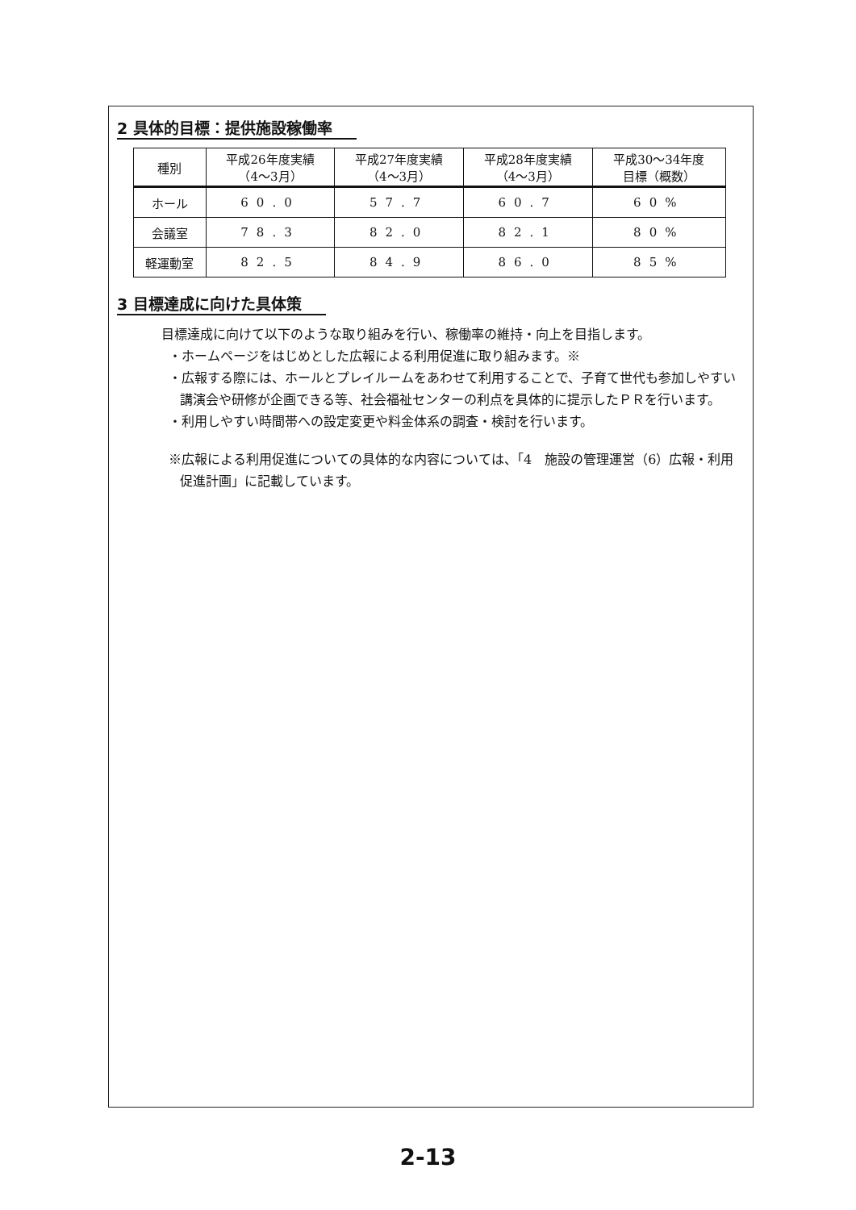2 具体的目標：提供施設稼働率
| 種別 | 平成26年度実績 （4～3月） | 平成27年度実績 （4～3月） | 平成28年度実績 （4～3月） | 平成30～34年度 目標（概数） |
| --- | --- | --- | --- | --- |
| ホール | 60.0 | 57.7 | 60.7 | 60% |
| 会議室 | 78.3 | 82.0 | 82.1 | 80% |
| 軽運動室 | 82.5 | 84.9 | 86.0 | 85% |
3 目標達成に向けた具体策
目標達成に向けて以下のような取り組みを行い、稼働率の維持・向上を目指します。
・ホームページをはじめとした広報による利用促進に取り組みます。※
・広報する際には、ホールとプレイルームをあわせて利用することで、子育て世代も参加しやすい講演会や研修が企画できる等、社会福祉センターの利点を具体的に提示したＰＲを行います。
・利用しやすい時間帯への設定変更や料金体系の調査・検討を行います。
※広報による利用促進についての具体的な内容については、「4　施設の管理運営（6）広報・利用促進計画」に記載しています。
2-13